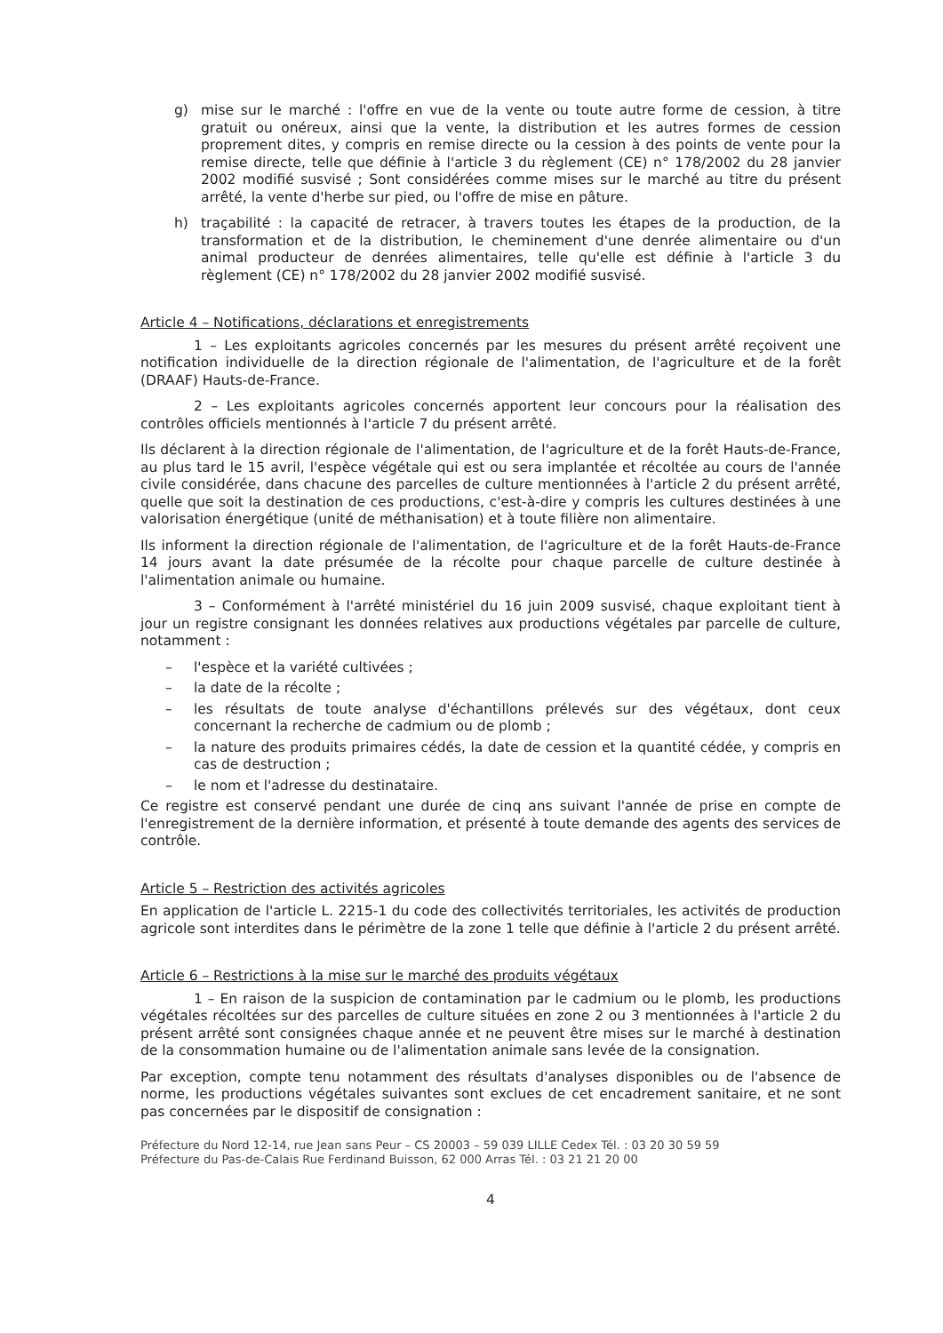g) mise sur le marché : l'offre en vue de la vente ou toute autre forme de cession, à titre gratuit ou onéreux, ainsi que la vente, la distribution et les autres formes de cession proprement dites, y compris en remise directe ou la cession à des points de vente pour la remise directe, telle que définie à l'article 3 du règlement (CE) n° 178/2002 du 28 janvier 2002 modifié susvisé ; Sont considérées comme mises sur le marché au titre du présent arrêté, la vente d'herbe sur pied, ou l'offre de mise en pâture.
h) traçabilité : la capacité de retracer, à travers toutes les étapes de la production, de la transformation et de la distribution, le cheminement d'une denrée alimentaire ou d'un animal producteur de denrées alimentaires, telle qu'elle est définie à l'article 3 du règlement (CE) n° 178/2002 du 28 janvier 2002 modifié susvisé.
Article 4 – Notifications, déclarations et enregistrements
1 – Les exploitants agricoles concernés par les mesures du présent arrêté reçoivent une notification individuelle de la direction régionale de l'alimentation, de l'agriculture et de la forêt (DRAAF) Hauts-de-France.
2 – Les exploitants agricoles concernés apportent leur concours pour la réalisation des contrôles officiels mentionnés à l'article 7 du présent arrêté.
Ils déclarent à la direction régionale de l'alimentation, de l'agriculture et de la forêt Hauts-de-France, au plus tard le 15 avril, l'espèce végétale qui est ou sera implantée et récoltée au cours de l'année civile considérée, dans chacune des parcelles de culture mentionnées à l'article 2 du présent arrêté, quelle que soit la destination de ces productions, c'est-à-dire y compris les cultures destinées à une valorisation énergétique (unité de méthanisation) et à toute filière non alimentaire.
Ils informent la direction régionale de l'alimentation, de l'agriculture et de la forêt Hauts-de-France 14 jours avant la date présumée de la récolte pour chaque parcelle de culture destinée à l'alimentation animale ou humaine.
3 – Conformément à l'arrêté ministériel du 16 juin 2009 susvisé, chaque exploitant tient à jour un registre consignant les données relatives aux productions végétales par parcelle de culture, notamment :
– l'espèce et la variété cultivées ;
– la date de la récolte ;
– les résultats de toute analyse d'échantillons prélevés sur des végétaux, dont ceux concernant la recherche de cadmium ou de plomb ;
– la nature des produits primaires cédés, la date de cession et la quantité cédée, y compris en cas de destruction ;
– le nom et l'adresse du destinataire.
Ce registre est conservé pendant une durée de cinq ans suivant l'année de prise en compte de l'enregistrement de la dernière information, et présenté à toute demande des agents des services de contrôle.
Article 5 – Restriction des activités agricoles
En application de l'article L. 2215-1 du code des collectivités territoriales, les activités de production agricole sont interdites dans le périmètre de la zone 1 telle que définie à l'article 2 du présent arrêté.
Article 6 – Restrictions à la mise sur le marché des produits végétaux
1 – En raison de la suspicion de contamination par le cadmium ou le plomb, les productions végétales récoltées sur des parcelles de culture situées en zone 2 ou 3 mentionnées à l'article 2 du présent arrêté sont consignées chaque année et ne peuvent être mises sur le marché à destination de la consommation humaine ou de l'alimentation animale sans levée de la consignation.
Par exception, compte tenu notamment des résultats d'analyses disponibles ou de l'absence de norme, les productions végétales suivantes sont exclues de cet encadrement sanitaire, et ne sont pas concernées par le dispositif de consignation :
Préfecture du Nord 12-14, rue Jean sans Peur – CS 20003 – 59 039 LILLE Cedex Tél. : 03 20 30 59 59
Préfecture du Pas-de-Calais Rue Ferdinand Buisson, 62 000 Arras Tél. : 03 21 21 20 00
4